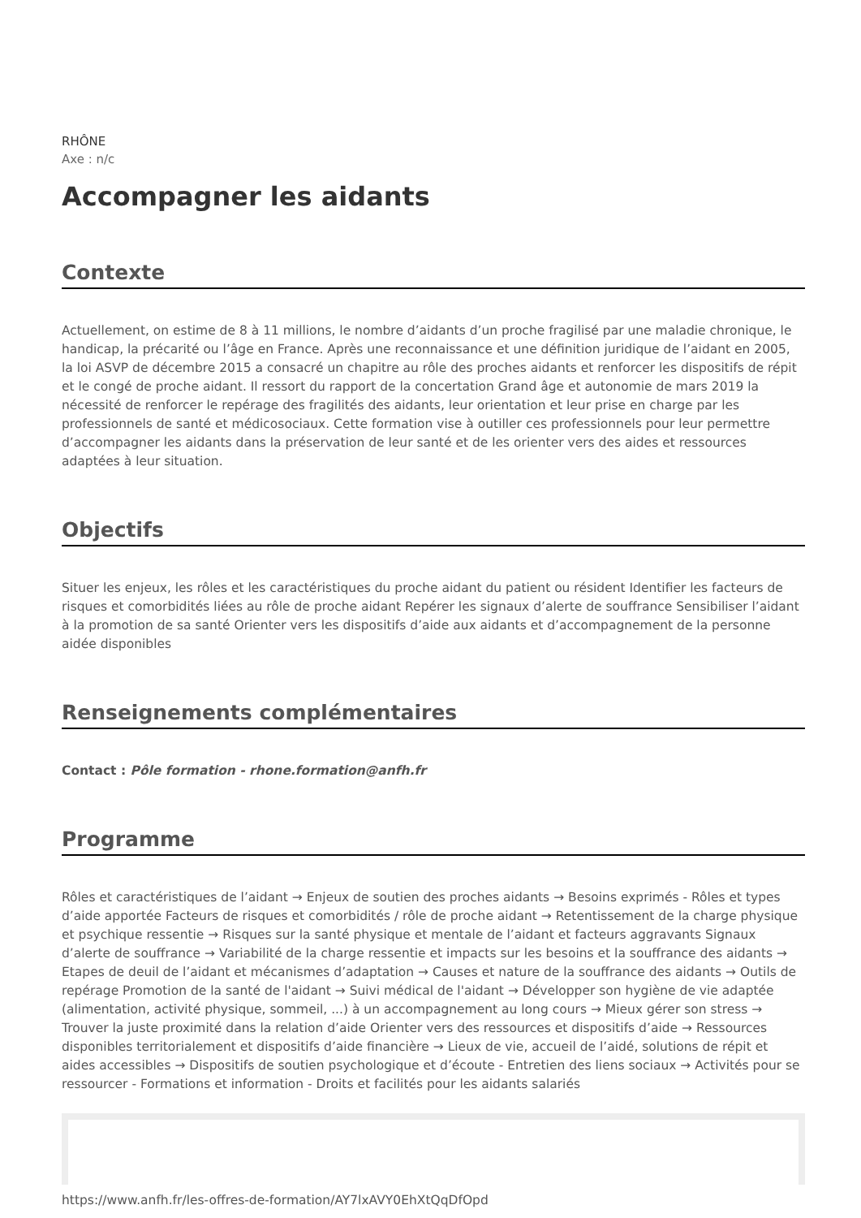RHÔNE
Axe : n/c
Accompagner les aidants
Contexte
Actuellement, on estime de 8 à 11 millions, le nombre d’aidants d’un proche fragilisé par une maladie chronique, le handicap, la précarité ou l’âge en France. Après une reconnaissance et une définition juridique de l’aidant en 2005, la loi ASVP de décembre 2015 a consacré un chapitre au rôle des proches aidants et renforcer les dispositifs de répit et le congé de proche aidant. Il ressort du rapport de la concertation Grand âge et autonomie de mars 2019 la nécessité de renforcer le repérage des fragilités des aidants, leur orientation et leur prise en charge par les professionnels de santé et médicosociaux. Cette formation vise à outiller ces professionnels pour leur permettre d’accompagner les aidants dans la préservation de leur santé et de les orienter vers des aides et ressources adaptées à leur situation.
Objectifs
Situer les enjeux, les rôles et les caractéristiques du proche aidant du patient ou résident Identifier les facteurs de risques et comorbidités liées au rôle de proche aidant Repérer les signaux d’alerte de souffrance Sensibiliser l’aidant à la promotion de sa santé Orienter vers les dispositifs d’aide aux aidants et d’accompagnement de la personne aidée disponibles
Renseignements complémentaires
Contact : Pôle formation - rhone.formation@anfh.fr
Programme
Rôles et caractéristiques de l’aidant → Enjeux de soutien des proches aidants → Besoins exprimés - Rôles et types d’aide apportée Facteurs de risques et comorbidités / rôle de proche aidant → Retentissement de la charge physique et psychique ressentie → Risques sur la santé physique et mentale de l’aidant et facteurs aggravants Signaux d’alerte de souffrance → Variabilité de la charge ressentie et impacts sur les besoins et la souffrance des aidants → Etapes de deuil de l’aidant et mécanismes d’adaptation → Causes et nature de la souffrance des aidants → Outils de repérage Promotion de la santé de l'aidant → Suivi médical de l'aidant → Développer son hygiène de vie adaptée (alimentation, activité physique, sommeil, ...) à un accompagnement au long cours → Mieux gérer son stress → Trouver la juste proximité dans la relation d’aide Orienter vers des ressources et dispositifs d’aide → Ressources disponibles territorialement et dispositifs d’aide financière → Lieux de vie, accueil de l’aidé, solutions de répit et aides accessibles → Dispositifs de soutien psychologique et d’écoute - Entretien des liens sociaux → Activités pour se ressourcer - Formations et information - Droits et facilités pour les aidants salariés
https://www.anfh.fr/les-offres-de-formation/AY7lxAVY0EhXtQqDfOpd